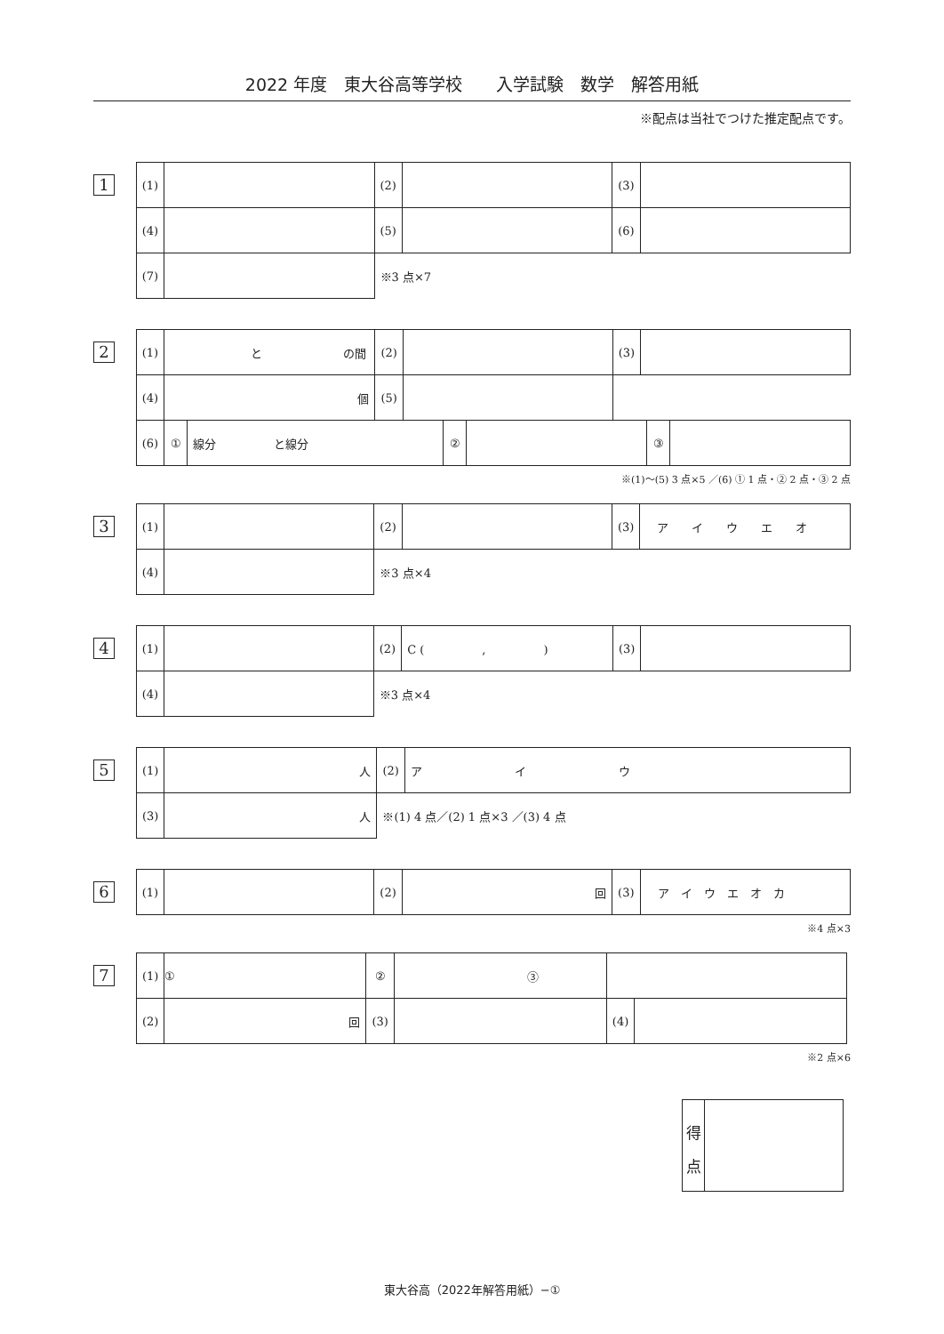2022 年度　東大谷高等学校　　入学試験　数学　解答用紙
※配点は当社でつけた推定配点です。
1
| (1) | | (2) | | (3) | |
| (4) | | (5) | | (6) | |
| (7) | | ※3 点×7 | | | |
2
| (1) | と の間 | (2) | | (3) | |
| (4) | 個 | (5) | | | |
| (6) | / ① / 線分 と線分 / ② / / ③ / / | | | | |
※(1)～(5) 3 点×5 ／(6) ① 1 点・② 2 点・③ 2 点
3
| (1) | | (2) | | (3) | ア イ ウ エ オ |
| (4) | | ※3 点×4 | | | |
4
| (1) | | (2) | C ( , ) | (3) | |
| (4) | | ※3 点×4 | | | |
5
| (1) | 人 | (2) | ア イ ウ |
| (3) | 人 | ※(1) 4 点／(2) 1 点×3 ／(3) 4 点 | |
6
| (1) | | (2) | 回 | (3) | ア イ ウ エ オ カ |
※4 点×3
7
| (1) | ① | ② | ③ | | |
| (2) | 回 | (3) | | (4) | |
※2 点×6
得
点
東大谷高（2022年解答用紙）−①